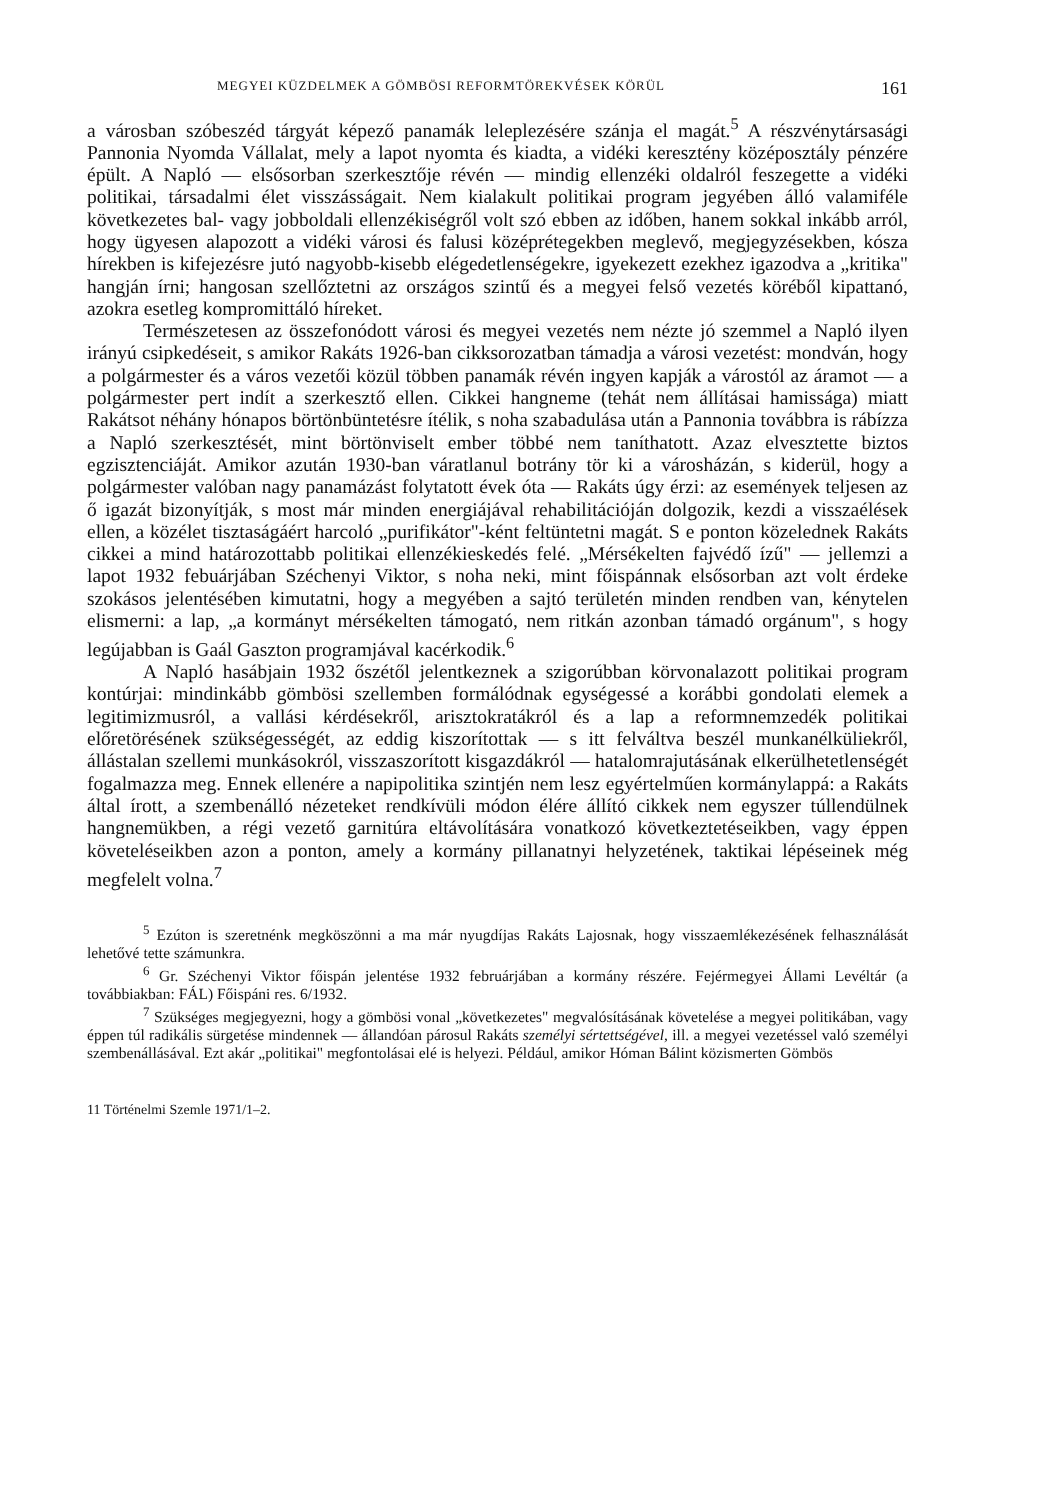MEGYEI KÜZDELMEK A GÖMBÖSI REFORMTÖREKVÉSEK KÖRÜL 161
a városban szóbeszéd tárgyát képező panamák leleplezésére szánja el magát.<sup>5</sup> A részvénytársasági Pannonia Nyomda Vállalat, mely a lapot nyomta és kiadta, a vidéki keresztény középosztály pénzére épült. A Napló — elsősorban szerkesztője révén — mindig ellenzéki oldalról feszegette a vidéki politikai, társadalmi élet visszásságait. Nem kialakult politikai program jegyében álló valamiféle következetes bal- vagy jobboldali ellenzékiségről volt szó ebben az időben, hanem sokkal inkább arról, hogy ügyesen alapozott a vidéki városi és falusi középrétegekben meglevő, megjegyzésekben, kósza hírekben is kifejezésre jutó nagyobb-kisebb elégedetlenségekre, igyekezett ezekhez igazodva a „kritika" hangján írni; hangosan szellőztetni az országos szintű és a megyei felső vezetés köréből kipattanó, azokra esetleg kompromittáló híreket.
Természetesen az összefonódott városi és megyei vezetés nem nézte jó szemmel a Napló ilyen irányú csipkedéseit, s amikor Rakáts 1926-ban cikksorozatban támadja a városi vezetést: mondván, hogy a polgármester és a város vezetői közül többen panamák révén ingyen kapják a várostól az áramot — a polgármester pert indít a szerkesztő ellen. Cikkei hangneme (tehát nem állításai hamissága) miatt Rakátsot néhány hónapos börtönbüntetésre ítélik, s noha szabadulása után a Pannonia továbbra is rábízza a Napló szerkesztését, mint börtönviselt ember többé nem taníthatott. Azaz elvesztette biztos egzisztenciáját. Amikor azután 1930-ban váratlanul botrány tör ki a városházán, s kiderül, hogy a polgármester valóban nagy panamázást folytatott évek óta — Rakáts úgy érzi: az események teljesen az ő igazát bizonyítják, s most már minden energiájával rehabilitációján dolgozik, kezdi a visszaélések ellen, a közélet tisztaságáért harcoló „purifikátor"-ként feltüntetni magát. S e ponton közelednek Rakáts cikkei a mind határozottabb politikai ellenzékieskedés felé. „Mérsékelten fajvédő ízű" — jellemzi a lapot 1932 febuárjában Széchenyi Viktor, s noha neki, mint főispánnak elsősorban azt volt érdeke szokásos jelentésében kimutatni, hogy a megyében a sajtó területén minden rendben van, kénytelen elismerni: a lap, „a kormányt mérsékelten támogató, nem ritkán azonban támadó orgánum", s hogy legújabban is Gaál Gaszton programjával kacérkodik.<sup>6</sup>
A Napló hasábjain 1932 őszétől jelentkeznek a szigorúbban körvonalazott politikai program kontúrjai: mindinkább gömbösi szellemben formálódnak egységessé a korábbi gondolati elemek a legitimizmusról, a vallási kérdésekről, arisztokratákról és a lap a reformnemzedék politikai előretörésének szükségességét, az eddig kiszorítottak — s itt felváltva beszél munkanélküliekről, állástalan szellemi munkásokról, visszaszorított kisgazdákról — hatalomrajutásának elkerülhetetlenségét fogalmazza meg. Ennek ellenére a napipolitika szintjén nem lesz egyértelműen kormánylappá: a Rakáts által írott, a szembenálló nézeteket rendkívüli módon élére állító cikkek nem egyszer túllendülnek hangnemükben, a régi vezető garnitúra eltávolítására vonatkozó következtetéseikben, vagy éppen követeléseikben azon a ponton, amely a kormány pillanatnyi helyzetének, taktikai lépéseinek még megfelelt volna.<sup>7</sup>
<sup>5</sup> Ezúton is szeretnénk megköszönni a ma már nyugdíjas Rakáts Lajosnak, hogy visszaemlékezésének felhasználását lehetővé tette számunkra.
<sup>6</sup> Gr. Széchenyi Viktor főispán jelentése 1932 februárjában a kormány részére. Fejérmegyei Állami Levéltár (a továbbiakban: FÁL) Főispáni res. 6/1932.
<sup>7</sup> Szükséges megjegyezni, hogy a gömbösi vonal „következetes" megvalósításának követelése a megyei politikában, vagy éppen túl radikális sürgetése mindennek — állandóan párosul Rakáts személyi sértettségével, ill. a megyei vezetéssel való személyi szembenállásával. Ezt akár „politikai" megfontolásai elé is helyezi. Például, amikor Hóman Bálint közismerten Gömbös
11 Történelmi Szemle 1971/1–2.